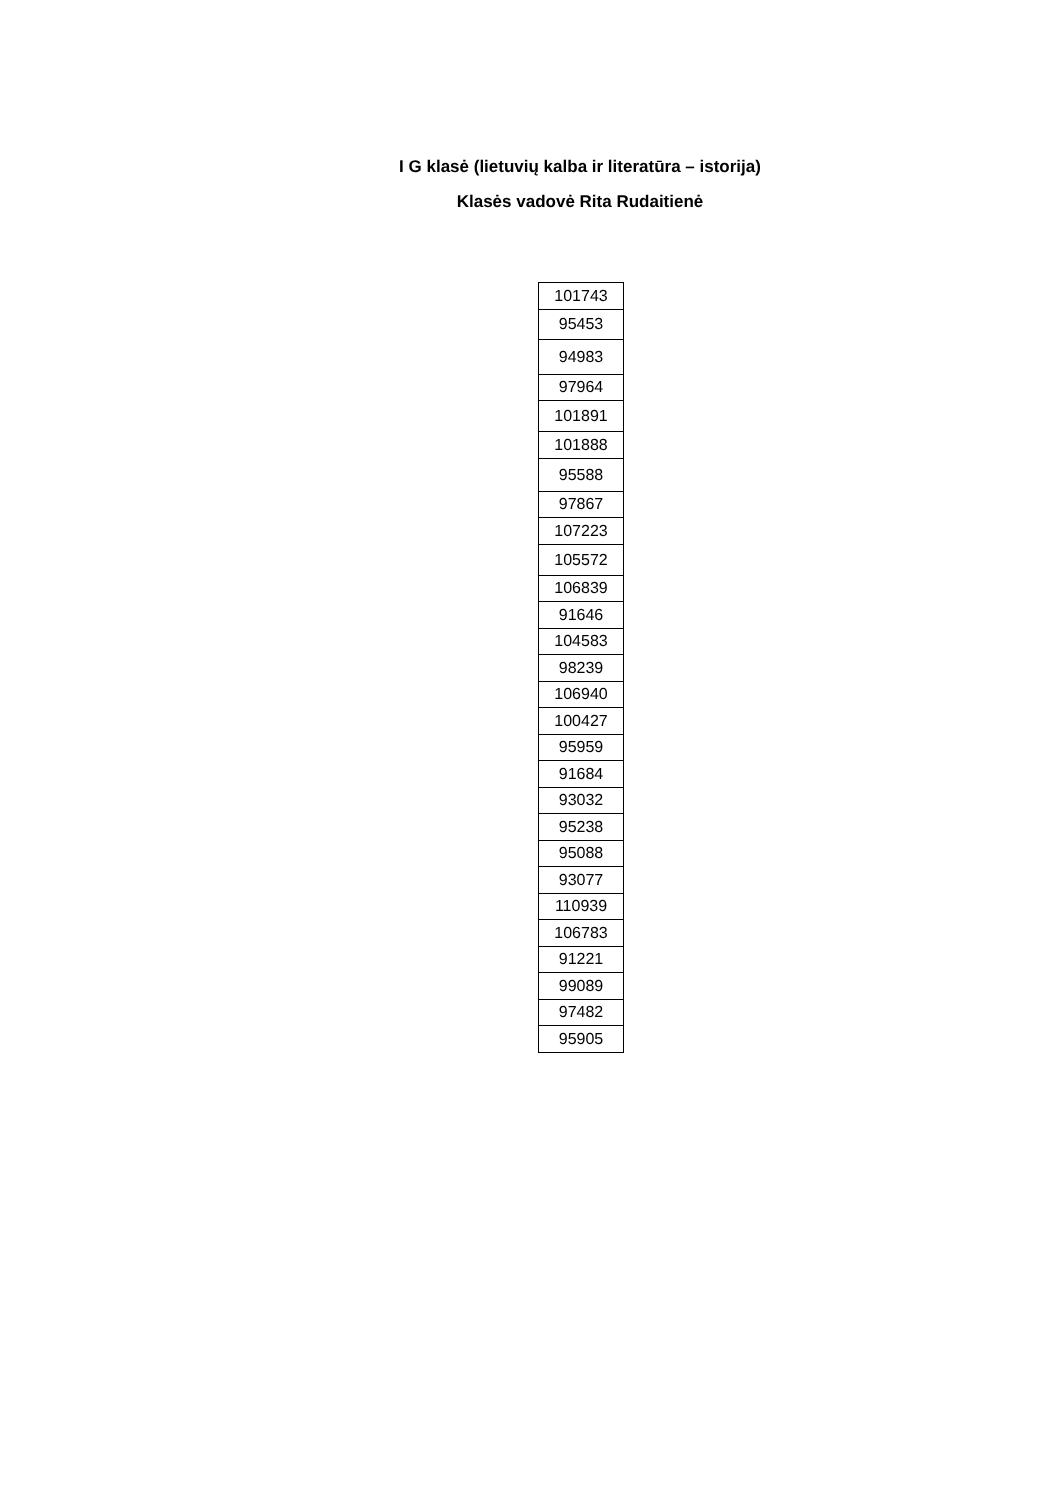I G klasė (lietuvių kalba ir literatūra – istorija)
Klasės vadovė Rita Rudaitienė
| 101743 |
| 95453 |
| 94983 |
| 97964 |
| 101891 |
| 101888 |
| 95588 |
| 97867 |
| 107223 |
| 105572 |
| 106839 |
| 91646 |
| 104583 |
| 98239 |
| 106940 |
| 100427 |
| 95959 |
| 91684 |
| 93032 |
| 95238 |
| 95088 |
| 93077 |
| 110939 |
| 106783 |
| 91221 |
| 99089 |
| 97482 |
| 95905 |